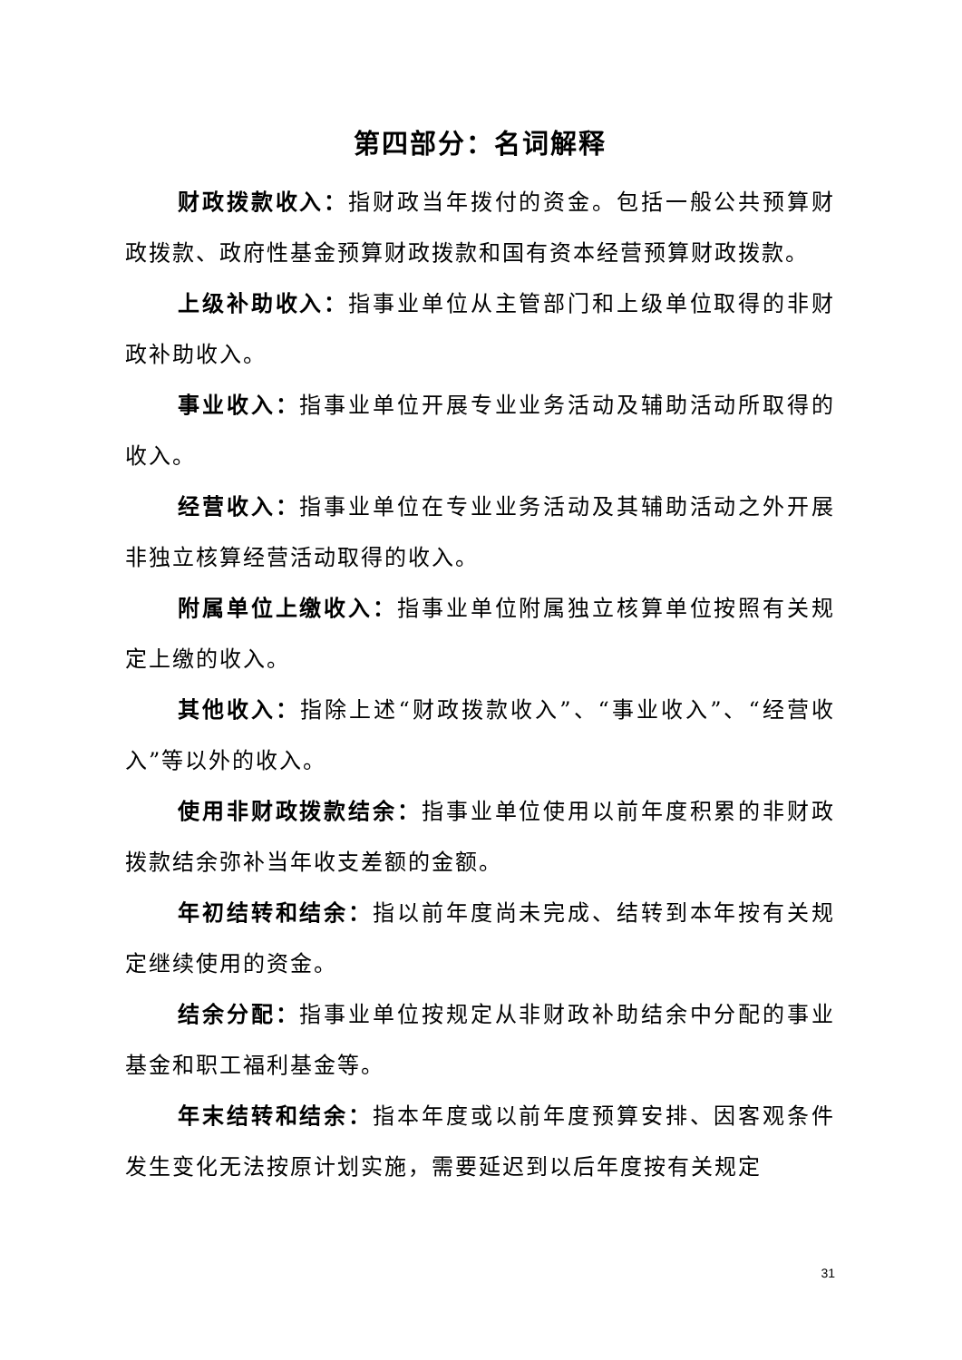第四部分：名词解释
财政拨款收入：指财政当年拨付的资金。包括一般公共预算财政拨款、政府性基金预算财政拨款和国有资本经营预算财政拨款。
上级补助收入：指事业单位从主管部门和上级单位取得的非财政补助收入。
事业收入：指事业单位开展专业业务活动及辅助活动所取得的收入。
经营收入：指事业单位在专业业务活动及其辅助活动之外开展非独立核算经营活动取得的收入。
附属单位上缴收入：指事业单位附属独立核算单位按照有关规定上缴的收入。
其他收入：指除上述“财政拨款收入”、“事业收入”、“经营收入”等以外的收入。
使用非财政拨款结余：指事业单位使用以前年度积累的非财政拨款结余弥补当年收支差额的金额。
年初结转和结余：指以前年度尚未完成、结转到本年按有关规定继续使用的资金。
结余分配：指事业单位按规定从非财政补助结余中分配的事业基金和职工福利基金等。
年末结转和结余：指本年度或以前年度预算安排、因客观条件发生变化无法按原计划实施，需要延迟到以后年度按有关规定
31